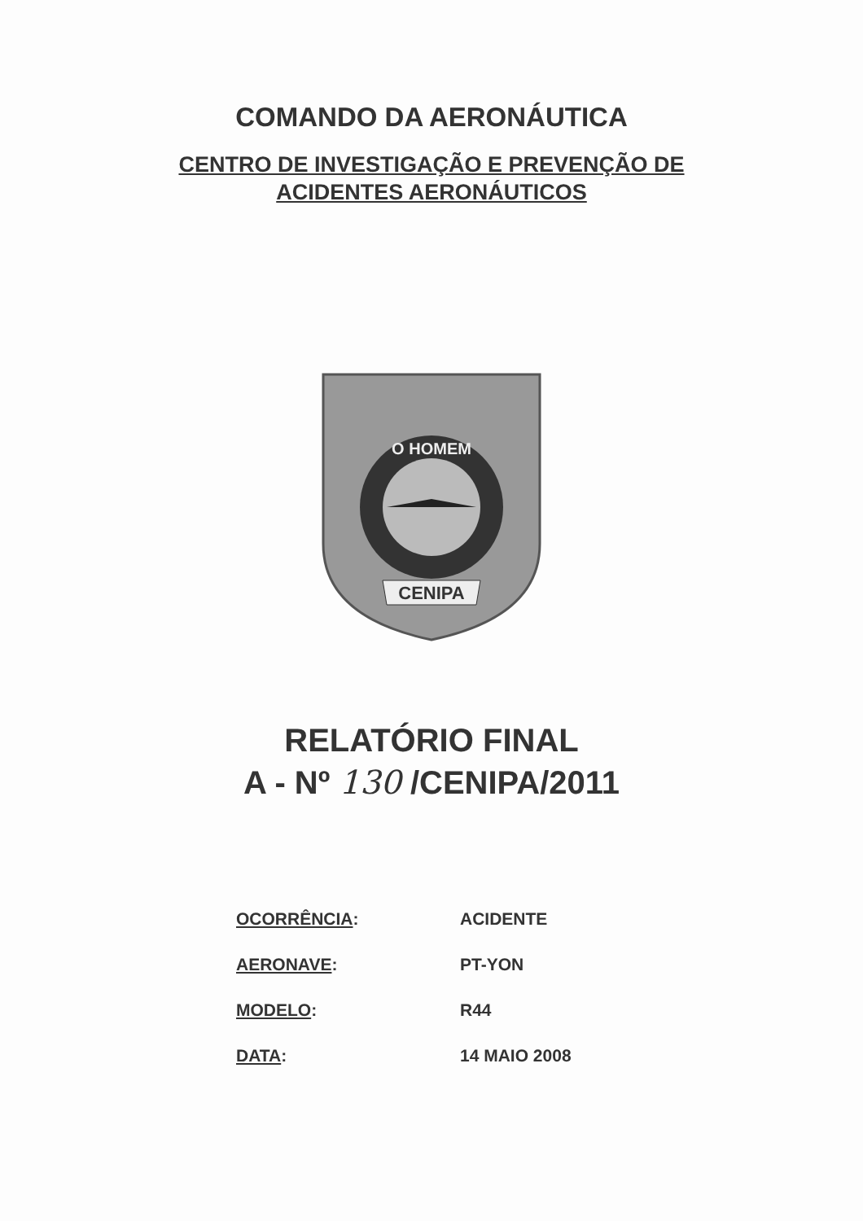COMANDO DA AERONÁUTICA
CENTRO DE INVESTIGAÇÃO E PREVENÇÃO DE
ACIDENTES AERONÁUTICOS
O HOMEM
CENIPA
RELATÓRIO FINAL
A - Nº 130 /CENIPA/2011
| OCORRÊNCIA : | ACIDENTE |
| AERONAVE : | PT-YON |
| MODELO : | R44 |
| DATA : | 14 MAIO 2008 |